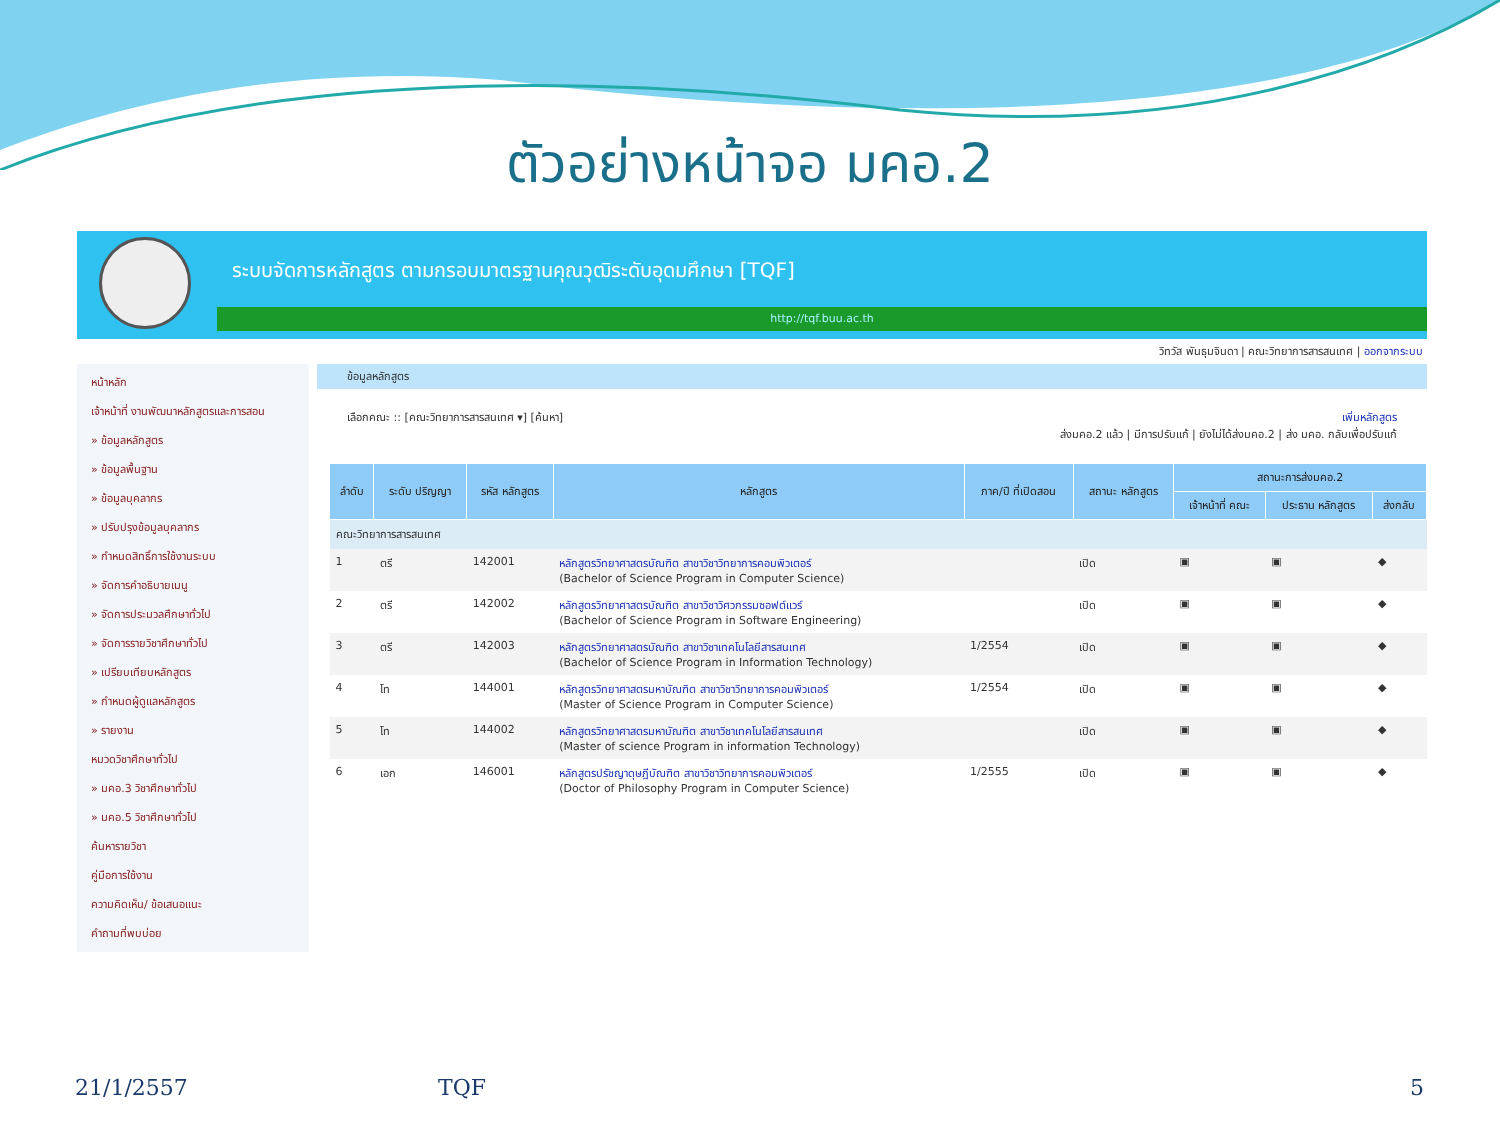ตัวอย่างหน้าจอ มคอ.2
ระบบจัดการหลักสูตร ตามกรอบมาตรฐานคุณวุฒิระดับอุดมศึกษา [TQF]
http://tqf.buu.ac.th
วิทวัส พันธุมจินดา | คณะวิทยาการสารสนเทศ | ออกจากระบบ
หน้าหลัก
เจ้าหน้าที่ งานพัฒนาหลักสูตรและการสอน
» ข้อมูลหลักสูตร
» ข้อมูลพื้นฐาน
» ข้อมูลบุคลากร
» ปรับปรุงข้อมูลบุคลากร
» กำหนดสิทธิ์การใช้งานระบบ
» จัดการคำอธิบายเมนู
» จัดการประมวลศึกษาทั่วไป
» จัดการรายวิชาศึกษาทั่วไป
» เปรียบเทียบหลักสูตร
» กำหนดผู้ดูแลหลักสูตร
» รายงาน
หมวดวิชาศึกษาทั่วไป
» มคอ.3 วิชาศึกษาทั่วไป
» มคอ.5 วิชาศึกษาทั่วไป
ค้นหารายวิชา
คู่มือการใช้งาน
ความคิดเห็น/ ข้อเสนอแนะ
คำถามที่พบบ่อย
ข้อมูลหลักสูตร
เลือกคณะ :: [คณะวิทยาการสารสนเทศ ▾] [ค้นหา] เพิ่มหลักสูตร
ส่งมคอ.2 แล้ว | มีการปรับแก้ | ยังไม่ได้ส่งมคอ.2 | ส่ง มคอ. กลับเพื่อปรับแก้
| ลำดับ | ระดับ ปริญญา | รหัส หลักสูตร | หลักสูตร | ภาค/ปี ที่เปิดสอน | สถานะ หลักสูตร | สถานะการส่งมคอ.2 | | |
| --- | --- | --- | --- | --- | --- | --- | --- | --- |
| | | | | | | เจ้าหน้าที่ คณะ | ประธาน หลักสูตร | ส่งกลับ |
| คณะวิทยาการสารสนเทศ | | | | | | | | |
| 1 | ตรี | 142001 | หลักสูตรวิทยาศาสตรบัณฑิต สาขาวิชาวิทยาการคอมพิวเตอร์ (Bachelor of Science Program in Computer Science) | | เปิด | ▣ | ▣ | ◆ |
| 2 | ตรี | 142002 | หลักสูตรวิทยาศาสตรบัณฑิต สาขาวิชาวิศวกรรมซอฟต์แวร์ (Bachelor of Science Program in Software Engineering) | | เปิด | ▣ | ▣ | ◆ |
| 3 | ตรี | 142003 | หลักสูตรวิทยาศาสตรบัณฑิต สาขาวิชาเทคโนโลยีสารสนเทศ (Bachelor of Science Program in Information Technology) | 1/2554 | เปิด | ▣ | ▣ | ◆ |
| 4 | โท | 144001 | หลักสูตรวิทยาศาสตรมหาบัณฑิต สาขาวิชาวิทยาการคอมพิวเตอร์ (Master of Science Program in Computer Science) | 1/2554 | เปิด | ▣ | ▣ | ◆ |
| 5 | โท | 144002 | หลักสูตรวิทยาศาสตรมหาบัณฑิต สาขาวิชาเทคโนโลยีสารสนเทศ (Master of science Program in information Technology) | | เปิด | ▣ | ▣ | ◆ |
| 6 | เอก | 146001 | หลักสูตรปรัชญาดุษฎีบัณฑิต สาขาวิชาวิทยาการคอมพิวเตอร์ (Doctor of Philosophy Program in Computer Science) | 1/2555 | เปิด | ▣ | ▣ | ◆ |
21/1/2557 TQF 5